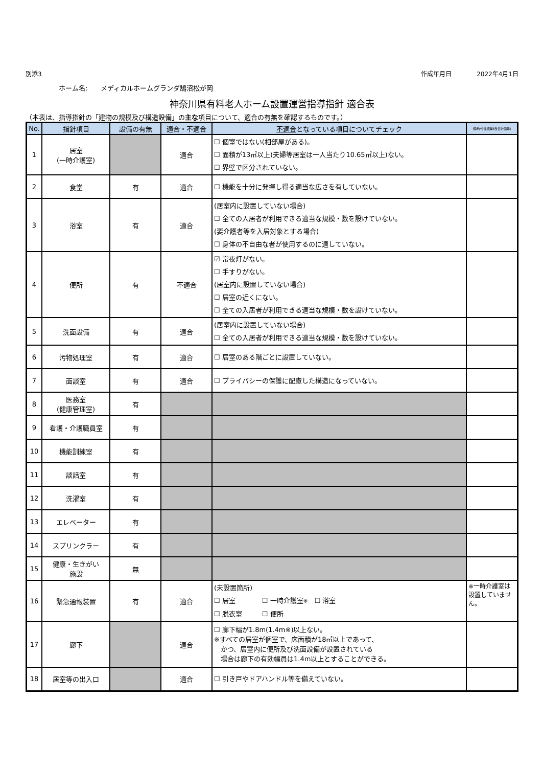別添3 作成年月日 2022年4月1日
ホーム名:　　メディカルホームグランダ鵠沼松が岡
神奈川県有料老人ホーム設置運営指導指針 適合表
（本表は、指導指針の「建物の規模及び構造設備」の主な項目について、適合の有無を確認するものです。）
| No. | 指針項目 | 設備の有無 | 適合・不適合 | 不適合 となっている項目についてチェック | 備考(代替措置E改善計画等) |
| --- | --- | --- | --- | --- | --- |
| 1 | 居室 (一時介護室) | | 適合 | ☐ 個室ではない(相部屋がある)。 ☐ 面積が13㎡以上(夫婦等居室は一人当たり10.65㎡以上)ない。 ☐ 界壁で区分されていない。 | |
| 2 | 食堂 | 有 | 適合 | ☐ 機能を十分に発揮し得る適当な広さを有していない。 | |
| 3 | 浴室 | 有 | 適合 | (居室内に設置していない場合) ☐ 全ての入居者が利用できる適当な規模・数を設けていない。 (要介護者等を入居対象とする場合) ☐ 身体の不自由な者が使用するのに適していない。 | |
| 4 | 便所 | 有 | 不適合 | ☑ 常夜灯がない。 ☐ 手すりがない。 (居室内に設置していない場合) ☐ 居室の近くにない。 ☐ 全ての入居者が利用できる適当な規模・数を設けていない。 | |
| 5 | 洗面設備 | 有 | 適合 | (居室内に設置していない場合) ☐ 全ての入居者が利用できる適当な規模・数を設けていない。 | |
| 6 | 汚物処理室 | 有 | 適合 | ☐ 居室のある階ごとに設置していない。 | |
| 7 | 面談室 | 有 | 適合 | ☐ プライバシーの保護に配慮した構造になっていない。 | |
| 8 | 医務室 (健康管理室) | 有 | | | |
| 9 | 看護・介護職員室 | 有 | | | |
| 10 | 機能訓練室 | 有 | | | |
| 11 | 談話室 | 有 | | | |
| 12 | 洗濯室 | 有 | | | |
| 13 | エレベーター | 有 | | | |
| 14 | スプリンクラー | 有 | | | |
| 15 | 健康・生きがい 施設 | 無 | | | |
| 16 | 緊急通報装置 | 有 | 適合 | (未設置箇所) ☐ 居室 ☐ 一時介護室 ※ ☐ 浴室 ☐ 脱衣室 ☐ 便所 | ※一時介護室は設置していません。 |
| 17 | 廊下 | | 適合 | ☐ 廊下幅が1.8m(1.4m※)以上ない。 ※すべての居室が個室で、床面積が18㎡以上であって、 かつ、居室内に便所及び洗面設備が設置されている 場合は廊下の有効幅員は1.4m以上とすることができる。 | |
| 18 | 居室等の出入口 | | 適合 | ☐ 引き戸やドアハンドル等を備えていない。 | |